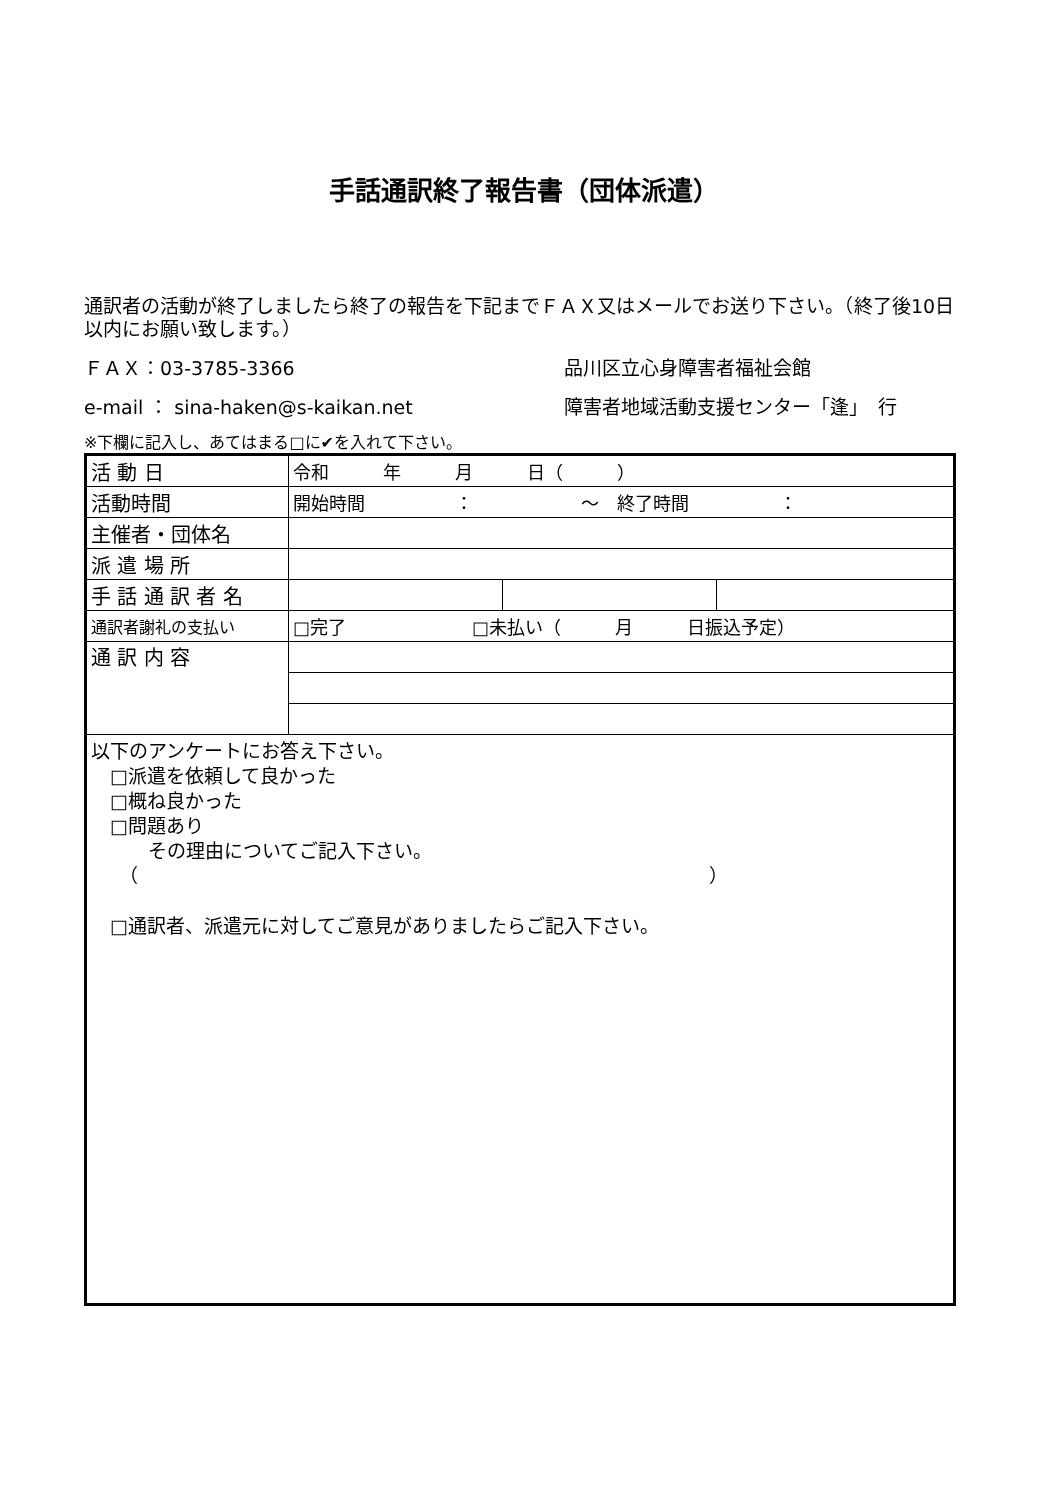手話通訳終了報告書（団体派遣）
通訳者の活動が終了しましたら終了の報告を下記までＦＡＸ又はメールでお送り下さい。（終了後10日以内にお願い致します。）
ＦＡＸ：03-3785-3366 品川区立心身障害者福祉会館
e-mail ： sina-haken@s-kaikan.net 障害者地域活動支援センター「逢」　行
※下欄に記入し、あてはまる□に✔を入れて下さい。
| 活 動 日 | 令和 年 月 日（ ） | | |
| 活動時間 | 開始時間 ： ～ 終了時間 ： | | |
| 主催者・団体名 | | | |
| 派 遣 場 所 | | | |
| 手 話 通 訳 者 名 | | | |
| 通訳者謝礼の支払い | □完了 □未払い（ 月 日振込予定） | | |
| 通 訳 内 容 | | | |
| 以下のアンケートにお答え下さい。 □派遣を依頼して良かった □概ね良かった □問題あり その理由についてご記入下さい。 （ ） □通訳者、派遣元に対してご意見がありましたらご記入下さい。 | | | |